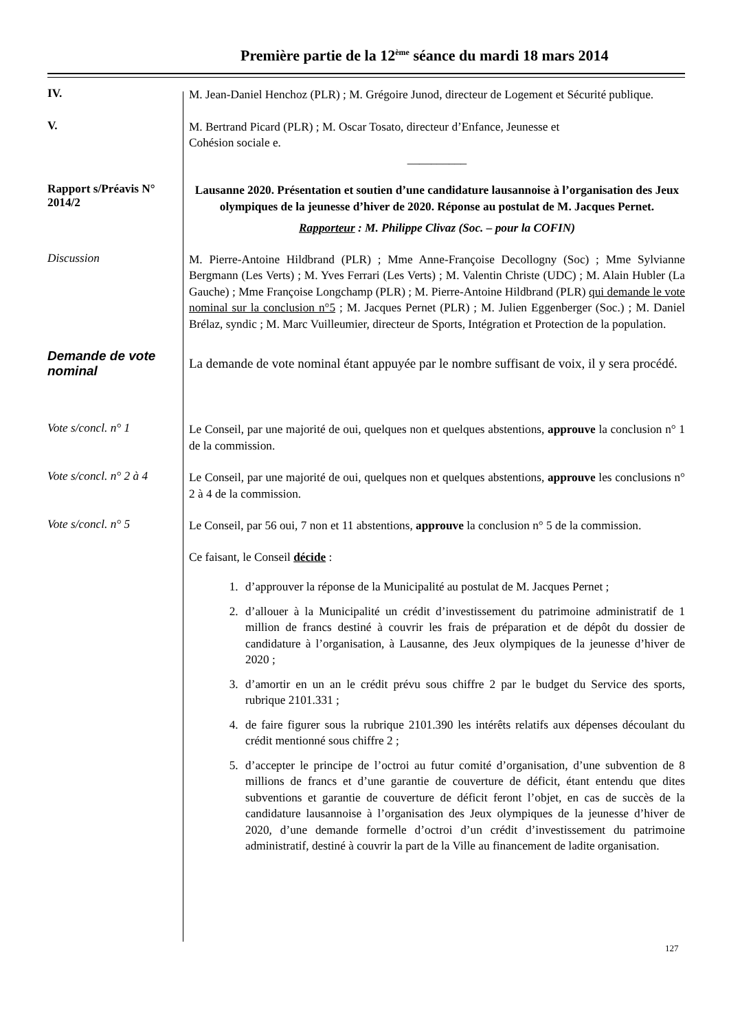Première partie de la 12<sup>ème</sup> séance du mardi 18 mars 2014
IV.
M. Jean-Daniel Henchoz (PLR) ; M. Grégoire Junod, directeur de Logement et Sécurité publique.
V.
M. Bertrand Picard (PLR) ; M. Oscar Tosato, directeur d’Enfance, Jeunesse et
Cohésion sociale e.
__________
Rapport s/Préavis N° 2014/2
Lausanne 2020. Présentation et soutien d’une candidature lausannoise à l’organisation des Jeux olympiques de la jeunesse d’hiver de 2020. Réponse au postulat de M. Jacques Pernet.
Rapporteur : M. Philippe Clivaz (Soc. – pour la COFIN)
Discussion
M. Pierre-Antoine Hildbrand (PLR) ; Mme Anne-Françoise Decollogny (Soc) ; Mme Sylvianne Bergmann (Les Verts) ; M. Yves Ferrari (Les Verts) ; M. Valentin Christe (UDC) ; M. Alain Hubler (La Gauche) ; Mme Françoise Longchamp (PLR) ; M. Pierre-Antoine Hildbrand (PLR) qui demande le vote nominal sur la conclusion n°5 ; M. Jacques Pernet (PLR) ; M. Julien Eggenberger (Soc.) ; M. Daniel Brélaz, syndic ; M. Marc Vuilleumier, directeur de Sports, Intégration et Protection de la population.
Demande de vote nominal
La demande de vote nominal étant appuyée par le nombre suffisant de voix, il y sera procédé.
Vote s/concl. n° 1
Le Conseil, par une majorité de oui, quelques non et quelques abstentions, approuve la conclusion n° 1 de la commission.
Vote s/concl. n° 2 à 4
Le Conseil, par une majorité de oui, quelques non et quelques abstentions, approuve les conclusions n° 2 à 4 de la commission.
Vote s/concl. n° 5
Le Conseil, par 56 oui, 7 non et 11 abstentions, approuve la conclusion n° 5 de la commission.
Ce faisant, le Conseil décide :
1. d’approuver la réponse de la Municipalité au postulat de M. Jacques Pernet ;
2. d’allouer à la Municipalité un crédit d’investissement du patrimoine administratif de 1 million de francs destiné à couvrir les frais de préparation et de dépôt du dossier de candidature à l’organisation, à Lausanne, des Jeux olympiques de la jeunesse d’hiver de 2020 ;
3. d’amortir en un an le crédit prévu sous chiffre 2 par le budget du Service des sports, rubrique 2101.331 ;
4. de faire figurer sous la rubrique 2101.390 les intérêts relatifs aux dépenses découlant du crédit mentionné sous chiffre 2 ;
5. d’accepter le principe de l’octroi au futur comité d’organisation, d’une subvention de 8 millions de francs et d’une garantie de couverture de déficit, étant entendu que dites subventions et garantie de couverture de déficit feront l’objet, en cas de succès de la candidature lausannoise à l’organisation des Jeux olympiques de la jeunesse d’hiver de 2020, d’une demande formelle d’octroi d’un crédit d’investissement du patrimoine administratif, destiné à couvrir la part de la Ville au financement de ladite organisation.
127